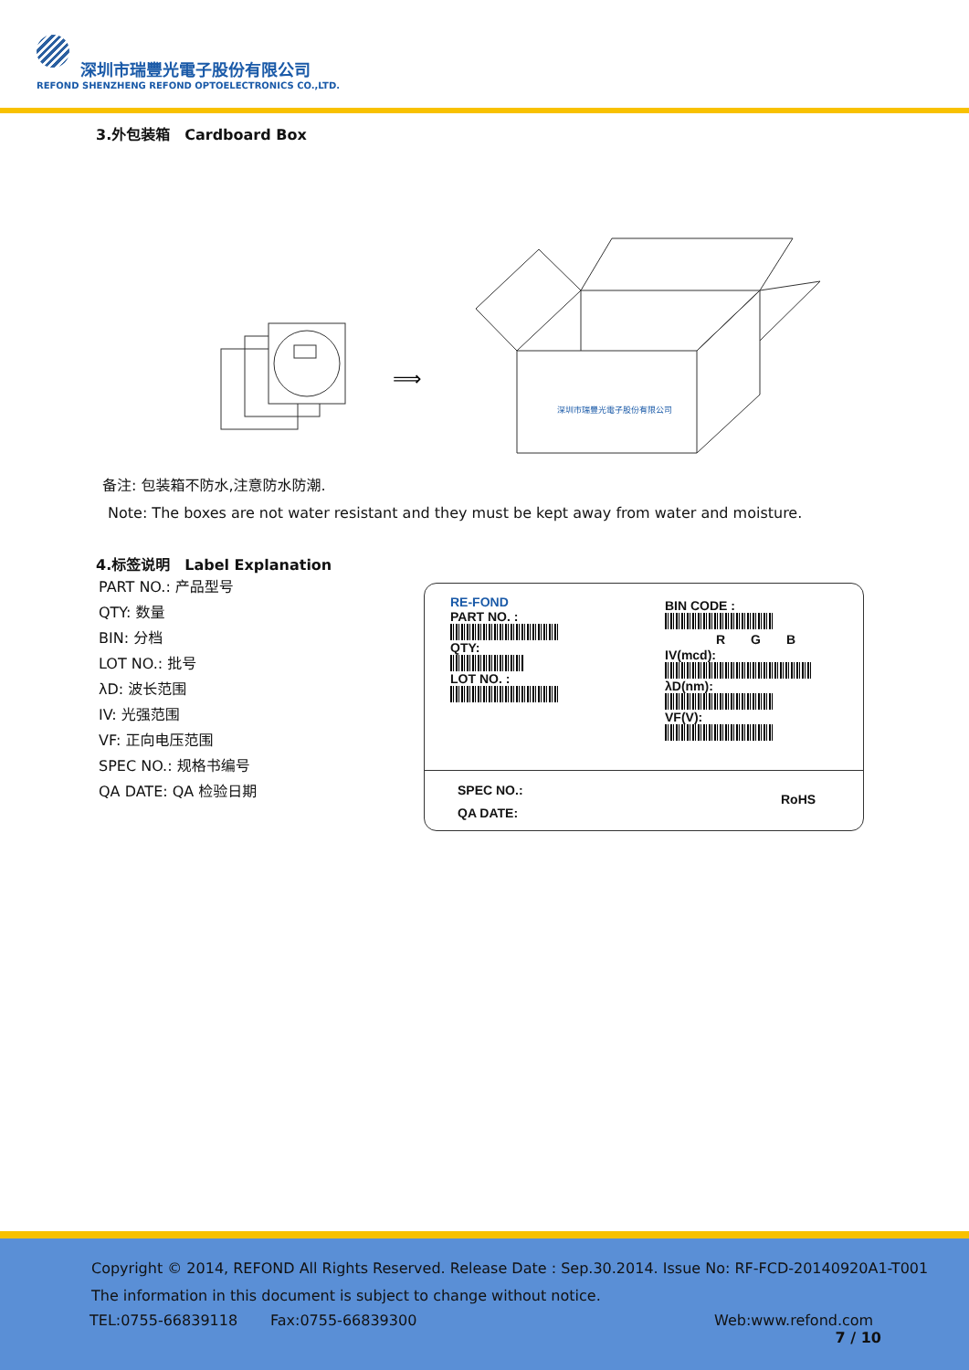深圳市瑞豐光電子股份有限公司
REFOND SHENZHENG REFOND OPTOELECTRONICS CO.,LTD.
3.外包装箱　Cardboard Box
⟹
深圳市瑞豐光電子股份有限公司
备注: 包装箱不防水,注意防水防潮.
Note: The boxes are not water resistant and they must be kept away from water and moisture.
4.标签说明　Label Explanation
PART NO.: 产品型号
QTY: 数量
BIN: 分档
LOT NO.: 批号
λD: 波长范围
IV: 光强范围
VF: 正向电压范围
SPEC NO.: 规格书编号
QA DATE: QA 检验日期
RE-FOND
PART NO. :
QTY:
LOT NO. :
BIN CODE :
　　　　R　　G　　B
IV(mcd):
λD(nm):
VF(V):
SPEC NO.:
QA DATE:
RoHS
Copyright © 2014, REFOND All Rights Reserved. Release Date : Sep.30.2014. Issue No: RF-FCD-20140920A1-T001
The information in this document is subject to change without notice.
TEL:0755-66839118 Fax:0755-66839300 Web:www.refond.com
7 / 10